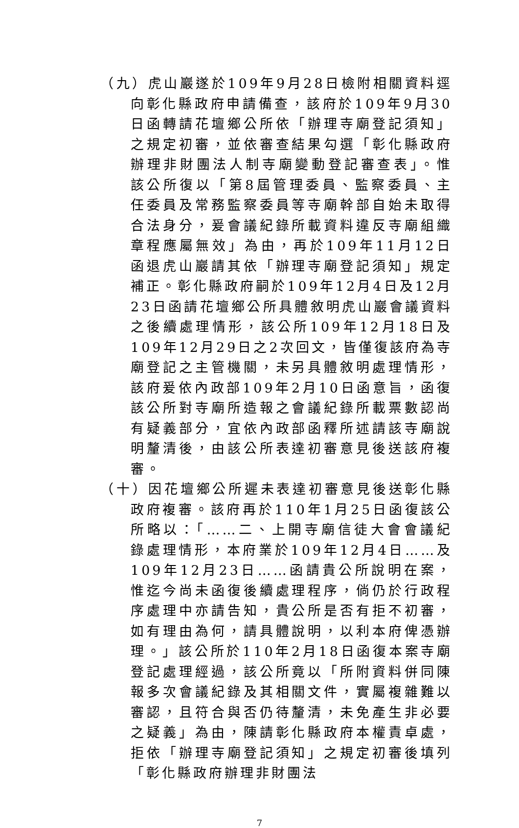（九）虎山巖遂於109年9月28日檢附相關資料逕向彰化縣政府申請備查，該府於109年9月30日函轉請花壇鄉公所依「辦理寺廟登記須知」之規定初審，並依審查結果勾選「彰化縣政府辦理非財團法人制寺廟變動登記審查表」。惟該公所復以「第8屆管理委員、監察委員、主任委員及常務監察委員等寺廟幹部自始未取得合法身分，爰會議紀錄所載資料違反寺廟組織章程應屬無效」為由，再於109年11月12日函退虎山巖請其依「辦理寺廟登記須知」規定補正。彰化縣政府嗣於109年12月4日及12月23日函請花壇鄉公所具體敘明虎山巖會議資料之後續處理情形，該公所109年12月18日及109年12月29日之2次回文，皆僅復該府為寺廟登記之主管機關，未另具體敘明處理情形，該府爰依內政部109年2月10日函意旨，函復該公所對寺廟所造報之會議紀錄所載票數認尚有疑義部分，宜依內政部函釋所述請該寺廟說明釐清後，由該公所表達初審意見後送該府複審。
（十）因花壇鄉公所遲未表達初審意見後送彰化縣政府複審。該府再於110年1月25日函復該公所略以：「……二、上開寺廟信徒大會會議紀錄處理情形，本府業於109年12月4日……及109年12月23日……函請貴公所說明在案，惟迄今尚未函復後續處理程序，倘仍於行政程序處理中亦請告知，貴公所是否有拒不初審，如有理由為何，請具體說明，以利本府俾憑辦理。」該公所於110年2月18日函復本案寺廟登記處理經過，該公所竟以「所附資料併同陳報多次會議紀錄及其相關文件，實屬複雜難以審認，且符合與否仍待釐清，未免產生非必要之疑義」為由，陳請彰化縣政府本權責卓處，拒依「辦理寺廟登記須知」之規定初審後填列「彰化縣政府辦理非財團法
7